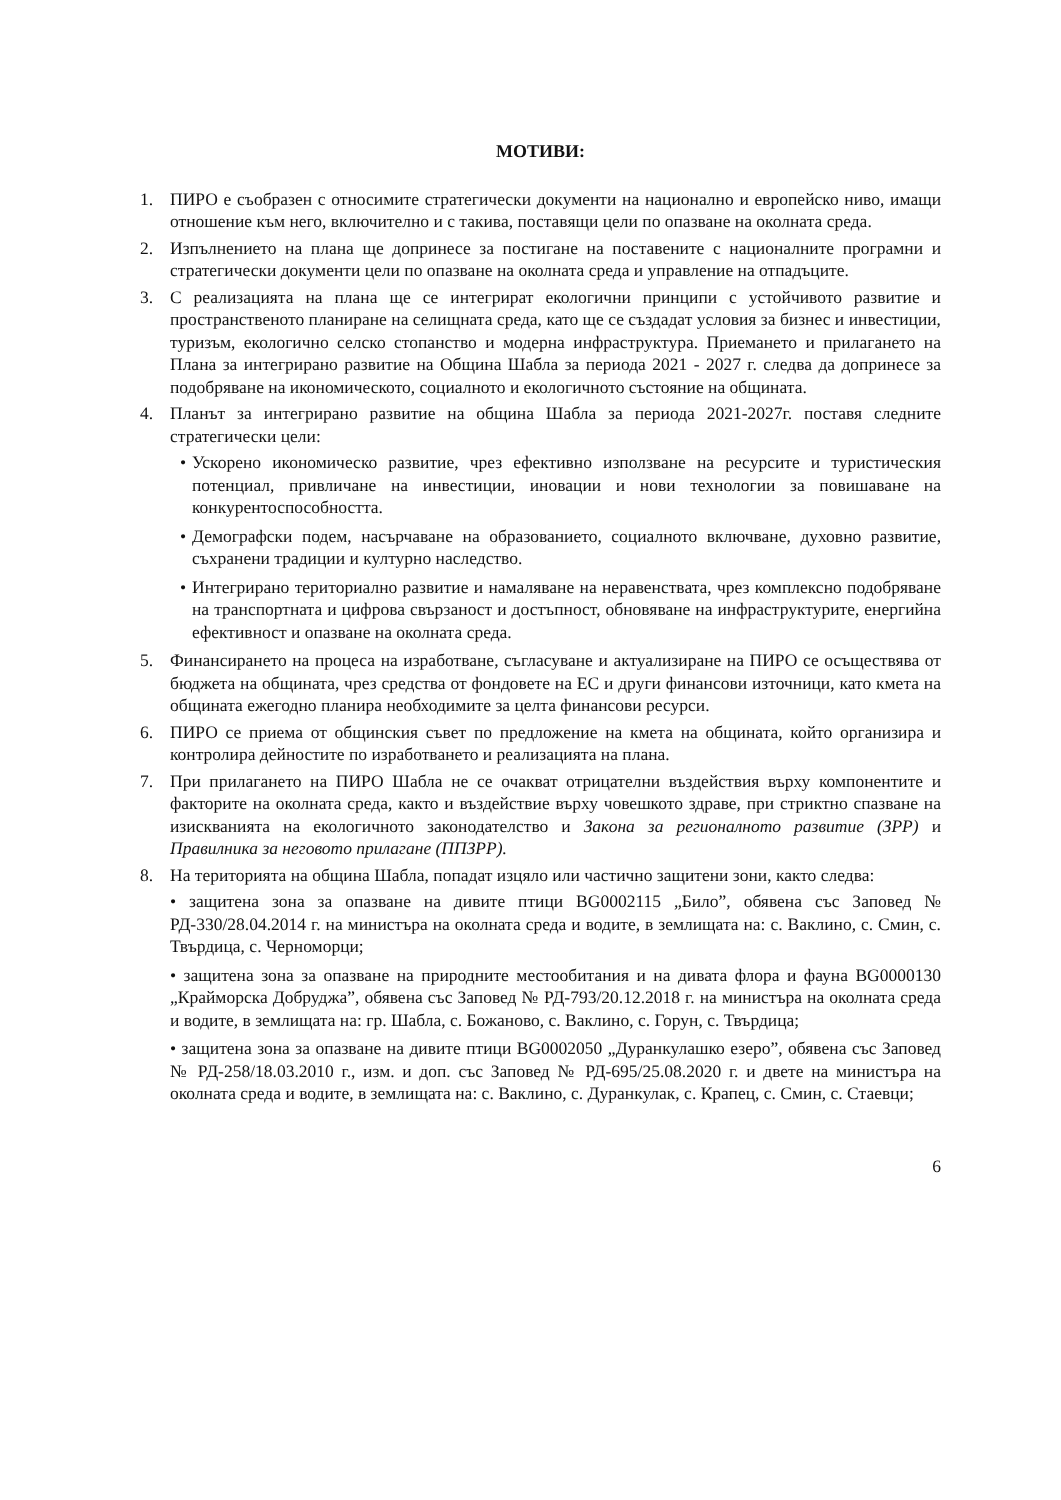МОТИВИ:
1. ПИРО е съобразен с относимите стратегически документи на национално и европейско ниво, имащи отношение към него, включително и с такива, поставящи цели по опазване на околната среда.
2. Изпълнението на плана ще допринесе за постигане на поставените с националните програмни и стратегически документи цели по опазване на околната среда и управление на отпадъците.
3. С реализацията на плана ще се интегрират екологични принципи с устойчивото развитие и пространственото планиране на селищната среда, като ще се създадат условия за бизнес и инвестиции, туризъм, екологично селско стопанство и модерна инфраструктура. Приемането и прилагането на Плана за интегрирано развитие на Община Шабла за периода 2021 - 2027 г. следва да допринесе за подобряване на икономическото, социалното и екологичното състояние на общината.
4. Планът за интегрирано развитие на община Шабла за периода 2021-2027г. поставя следните стратегически цели:
• Ускорено икономическо развитие, чрез ефективно използване на ресурсите и туристическия потенциал, привличане на инвестиции, иновации и нови технологии за повишаване на конкурентоспособността.
• Демографски подем, насърчаване на образованието, социалното включване, духовно развитие, съхранени традиции и културно наследство.
• Интегрирано териториално развитие и намаляване на неравенствата, чрез комплексно подобряване на транспортната и цифрова свързаност и достъпност, обновяване на инфраструктурите, енергийна ефективност и опазване на околната среда.
5. Финансирането на процеса на изработване, съгласуване и актуализиране на ПИРО се осъществява от бюджета на общината, чрез средства от фондовете на ЕС и други финансови източници, като кмета на общината ежегодно планира необходимите за целта финансови ресурси.
6. ПИРО се приема от общинския съвет по предложение на кмета на общината, който организира и контролира дейностите по изработването и реализацията на плана.
7. При прилагането на ПИРО Шабла не се очакват отрицателни въздействия върху компонентите и факторите на околната среда, както и въздействие върху човешкото здраве, при стриктно спазване на изискванията на екологичното законодателство и Закона за регионалното развитие (ЗРР) и Правилника за неговото прилагане (ППЗРР).
8. На територията на община Шабла, попадат изцяло или частично защитени зони, както следва:
• защитена зона за опазване на дивите птици BG0002115 „Било”, обявена със Заповед № РД-330/28.04.2014 г. на министъра на околната среда и водите, в землищата на: с. Ваклино, с. Смин, с. Твърдица, с. Черноморци;
• защитена зона за опазване на природните местообитания и на дивата флора и фауна BG0000130 „Крайморска Добруджа”, обявена със Заповед № РД-793/20.12.2018 г. на министъра на околната среда и водите, в землищата на: гр. Шабла, с. Божаново, с. Ваклино, с. Горун, с. Твърдица;
• защитена зона за опазване на дивите птици BG0002050 „Дуранкулашко езеро”, обявена със Заповед № РД-258/18.03.2010 г., изм. и доп. със Заповед № РД-695/25.08.2020 г. и двете на министъра на околната среда и водите, в землищата на: с. Ваклино, с. Дуранкулак, с. Крапец, с. Смин, с. Стаевци;
6